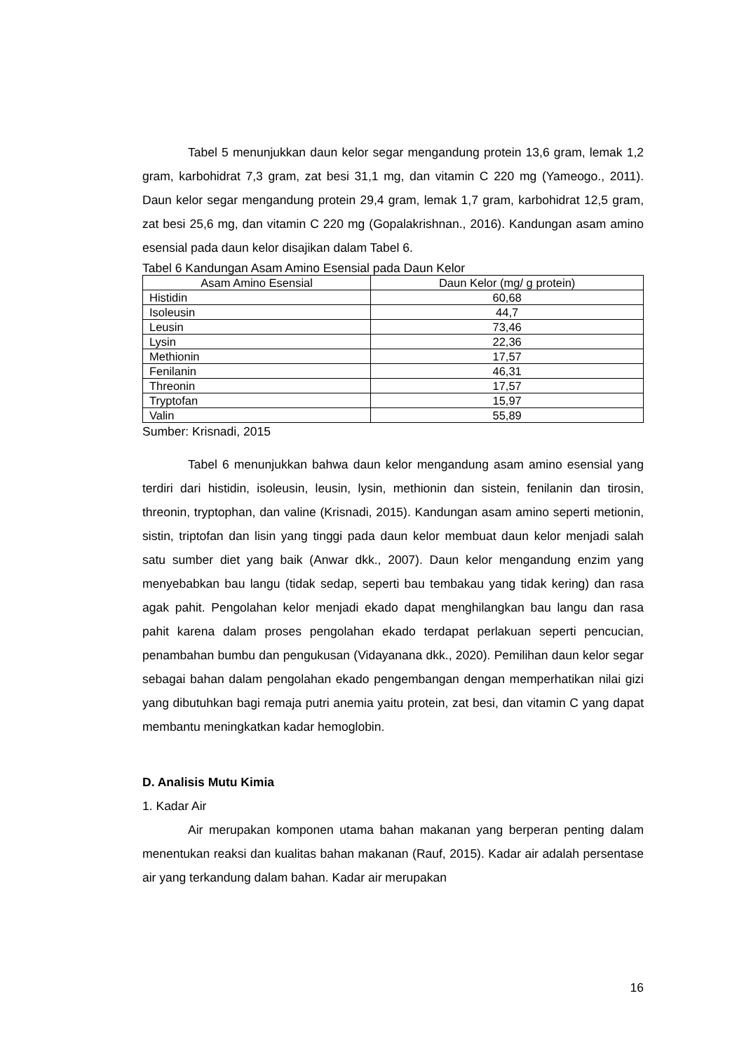Tabel 5 menunjukkan daun kelor segar mengandung protein 13,6 gram, lemak 1,2 gram, karbohidrat 7,3 gram, zat besi 31,1 mg, dan vitamin C 220 mg (Yameogo., 2011). Daun kelor segar mengandung protein 29,4 gram, lemak 1,7 gram, karbohidrat 12,5 gram, zat besi 25,6 mg, dan vitamin C 220 mg (Gopalakrishnan., 2016). Kandungan asam amino esensial pada daun kelor disajikan dalam Tabel 6.
Tabel 6 Kandungan Asam Amino Esensial pada Daun Kelor
| Asam Amino Esensial | Daun Kelor (mg/ g protein) |
| --- | --- |
| Histidin | 60,68 |
| Isoleusin | 44,7 |
| Leusin | 73,46 |
| Lysin | 22,36 |
| Methionin | 17,57 |
| Fenilanin | 46,31 |
| Threonin | 17,57 |
| Tryptofan | 15,97 |
| Valin | 55,89 |
Sumber: Krisnadi, 2015
Tabel 6 menunjukkan bahwa daun kelor mengandung asam amino esensial yang terdiri dari histidin, isoleusin, leusin, lysin, methionin dan sistein, fenilanin dan tirosin, threonin, tryptophan, dan valine (Krisnadi, 2015). Kandungan asam amino seperti metionin, sistin, triptofan dan lisin yang tinggi pada daun kelor membuat daun kelor menjadi salah satu sumber diet yang baik (Anwar dkk., 2007). Daun kelor mengandung enzim yang menyebabkan bau langu (tidak sedap, seperti bau tembakau yang tidak kering) dan rasa agak pahit. Pengolahan kelor menjadi ekado dapat menghilangkan bau langu dan rasa pahit karena dalam proses pengolahan ekado terdapat perlakuan seperti pencucian, penambahan bumbu dan pengukusan (Vidayanana dkk., 2020). Pemilihan daun kelor segar sebagai bahan dalam pengolahan ekado pengembangan dengan memperhatikan nilai gizi yang dibutuhkan bagi remaja putri anemia yaitu protein, zat besi, dan vitamin C yang dapat membantu meningkatkan kadar hemoglobin.
D. Analisis Mutu Kimia
1. Kadar Air
Air merupakan komponen utama bahan makanan yang berperan penting dalam menentukan reaksi dan kualitas bahan makanan (Rauf, 2015). Kadar air adalah persentase air yang terkandung dalam bahan. Kadar air merupakan
16